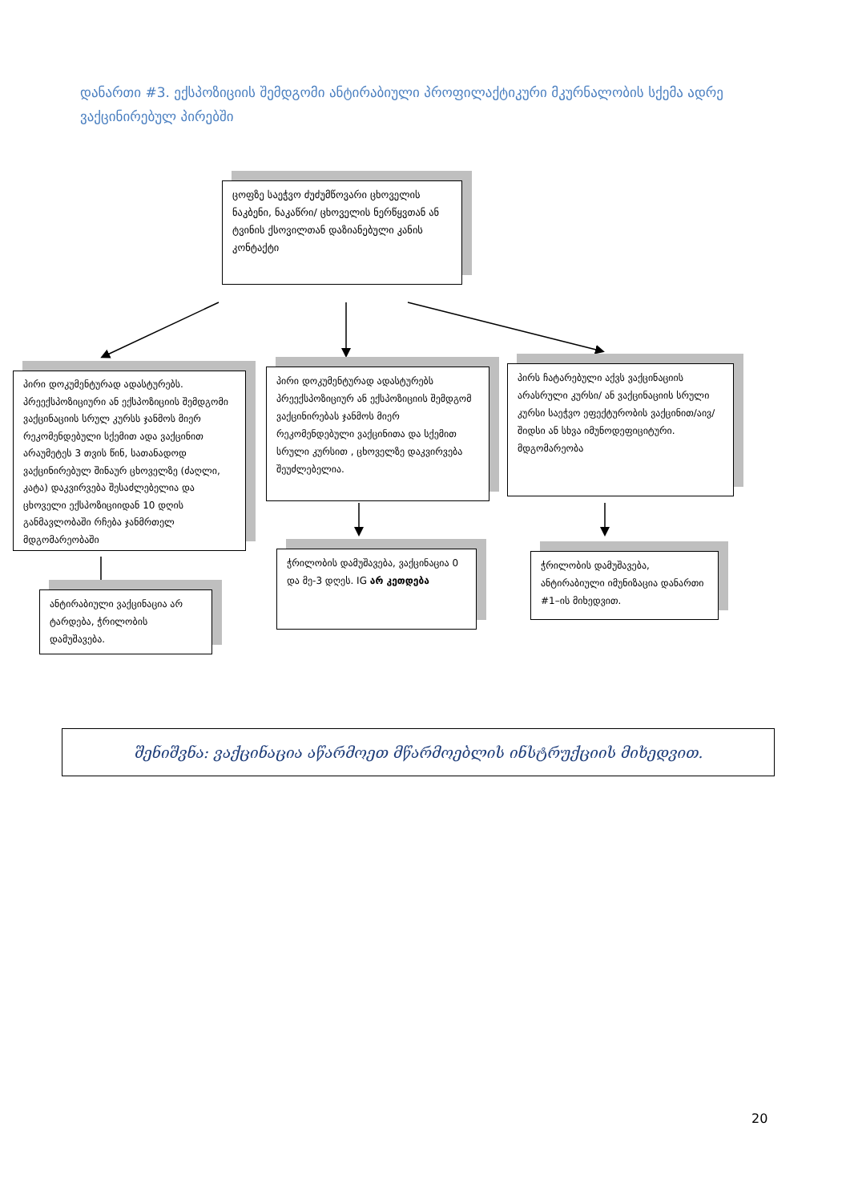დანართი #3. ექსპოზიციის შემდგომი ანტირაბიული პროფილაქტიკური მკურნალობის სქემა ადრე ვაქცინირებულ პირებში
ცოფზე საეჭვო ძუძუმწოვარი ცხოველის ნაკბენი, ნაკაწრი/ ცხოველის ნერწყვთან ან ტვინის ქსოვილთან დაზიანებული კანის კონტაქტი
პირი დოკუმენტურად ადასტურებს. პრეექსპოზიციური ან ექსპოზიციის შემდგომი ვაქცინაციის სრულ კურსს ჯანმოს მიერ რეკომენდებული სქემით ადა ვაქცინით არაუმეტეს 3 თვის წინ, სათანადოდ ვაქცინირებულ შინაურ ცხოველზე (ძაღლი, კატა) დაკვირვება შესაძლებელია და ცხოველი ექსპოზიციიდან 10 დღის განმავლობაში რჩება ჯანმრთელ მდგომარეობაში
პირი დოკუმენტურად ადასტურებს პრეექსპოზიციურ ან ექსპოზიციის შემდგომ ვაქცინირებას ჯანმოს მიერ რეკომენდებული ვაქცინითა და სქემით სრული კურსით , ცხოველზე დაკვირვება შეუძლებელია.
პირს ჩატარებული აქვს ვაქცინაციის არასრული კურსი/ ან ვაქცინაციის სრული კურსი საეჭვო ეფექტურობის ვაქცინით/აივ/შიდსი ან სხვა იმუნოდეფიციტური. მდგომარეობა
ანტირაბიული ვაქცინაცია არ ტარდება, ჭრილობის დამუშავება.
ჭრილობის დამუშავება, ვაქცინაცია 0 და მე-3 დღეს. IG არ კეთდება
ჭრილობის დამუშავება, ანტირაბიული იმუნიზაცია დანართი #1–ის მიხედვით.
შენიშვნა: ვაქცინაცია აწარმოეთ მწარმოებლის ინსტრუქციის მიხედვით.
20